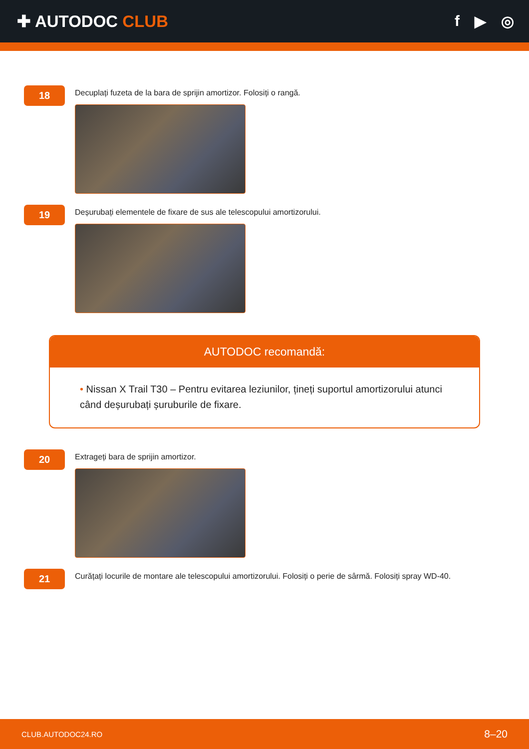✚ AUTODOC CLUB f ▶ ◎
18
Decuplați fuzeta de la bara de sprijin amortizor. Folosiți o rangă.
19
Deșurubați elementele de fixare de sus ale telescopului amortizorului.
AUTODOC recomandă:
• Nissan X Trail T30 – Pentru evitarea leziunilor, țineți suportul amortizorului atunci când deșurubați șuruburile de fixare.
20
Extrageți bara de sprijin amortizor.
21
Curățați locurile de montare ale telescopului amortizorului. Folosiți o perie de sârmă. Folosiți spray WD-40.
CLUB.AUTODOC24.RO 8–20